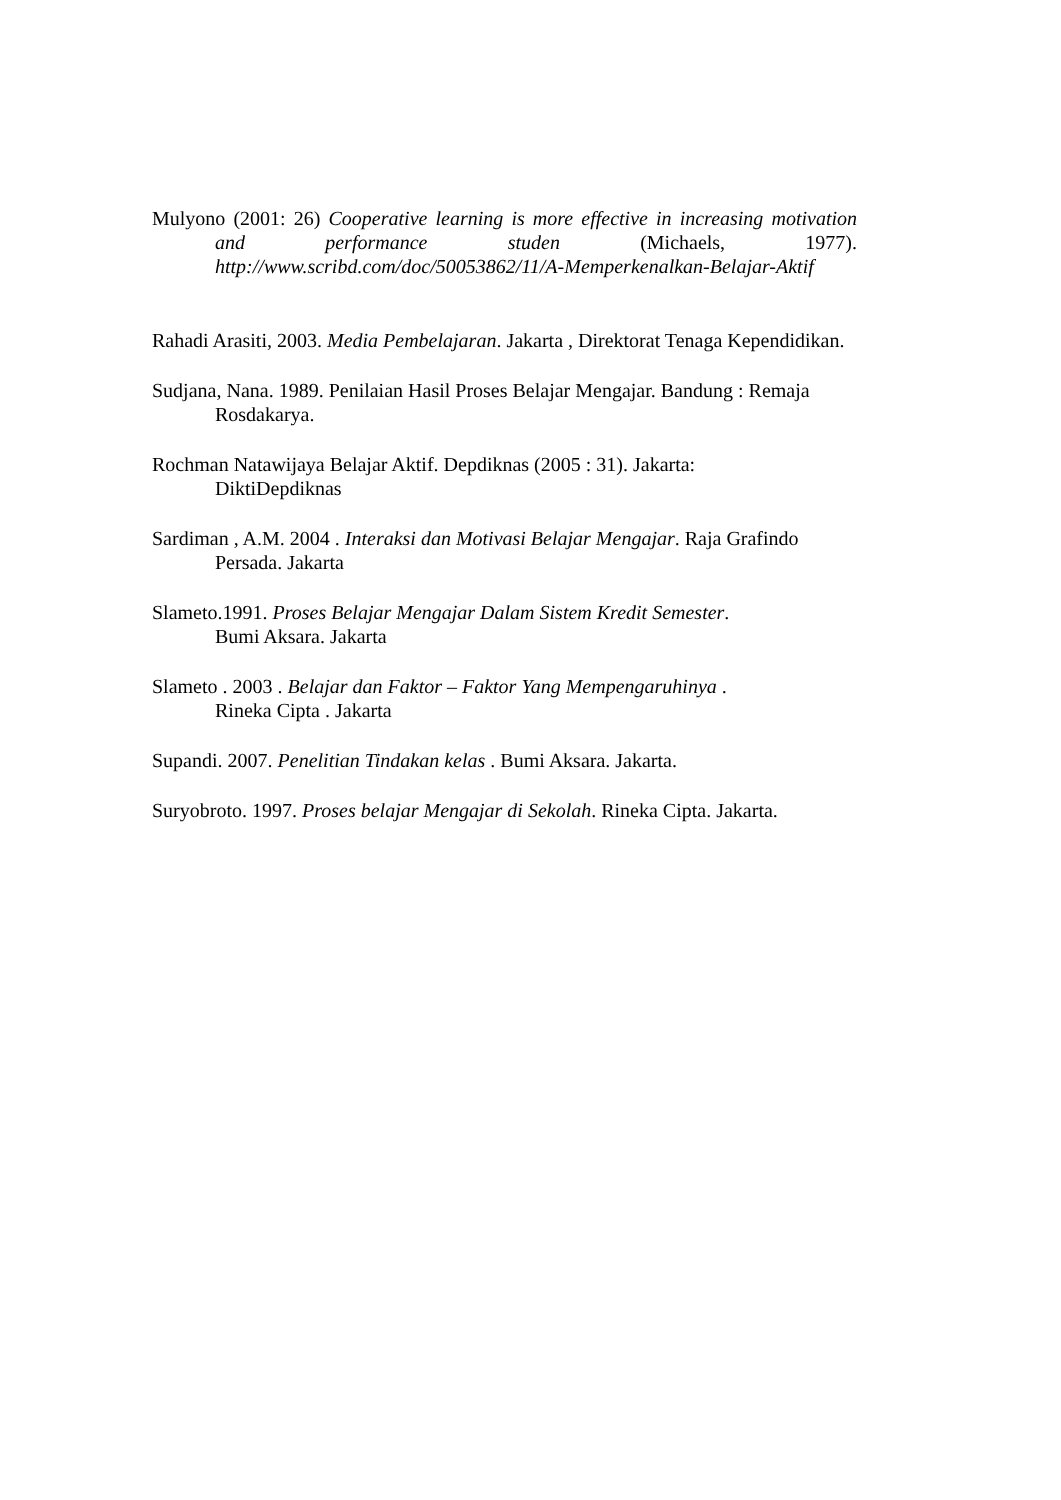Mulyono (2001: 26) Cooperative learning is more effective in increasing motivation and performance studen (Michaels, 1977). http://www.scribd.com/doc/50053862/11/A-Memperkenalkan-Belajar-Aktif
Rahadi Arasiti, 2003. Media Pembelajaran. Jakarta , Direktorat Tenaga Kependidikan.
Sudjana, Nana. 1989. Penilaian Hasil Proses Belajar Mengajar. Bandung : Remaja Rosdakarya.
Rochman Natawijaya Belajar Aktif. Depdiknas (2005 : 31). Jakarta:
DiktiDepdiknas
Sardiman , A.M. 2004 . Interaksi dan Motivasi Belajar Mengajar. Raja Grafindo Persada. Jakarta
Slameto.1991. Proses Belajar Mengajar Dalam Sistem Kredit Semester.
Bumi Aksara. Jakarta
Slameto . 2003 . Belajar dan Faktor – Faktor Yang Mempengaruhinya .
Rineka Cipta . Jakarta
Supandi. 2007. Penelitian Tindakan kelas . Bumi Aksara. Jakarta.
Suryobroto. 1997. Proses belajar Mengajar di Sekolah. Rineka Cipta. Jakarta.